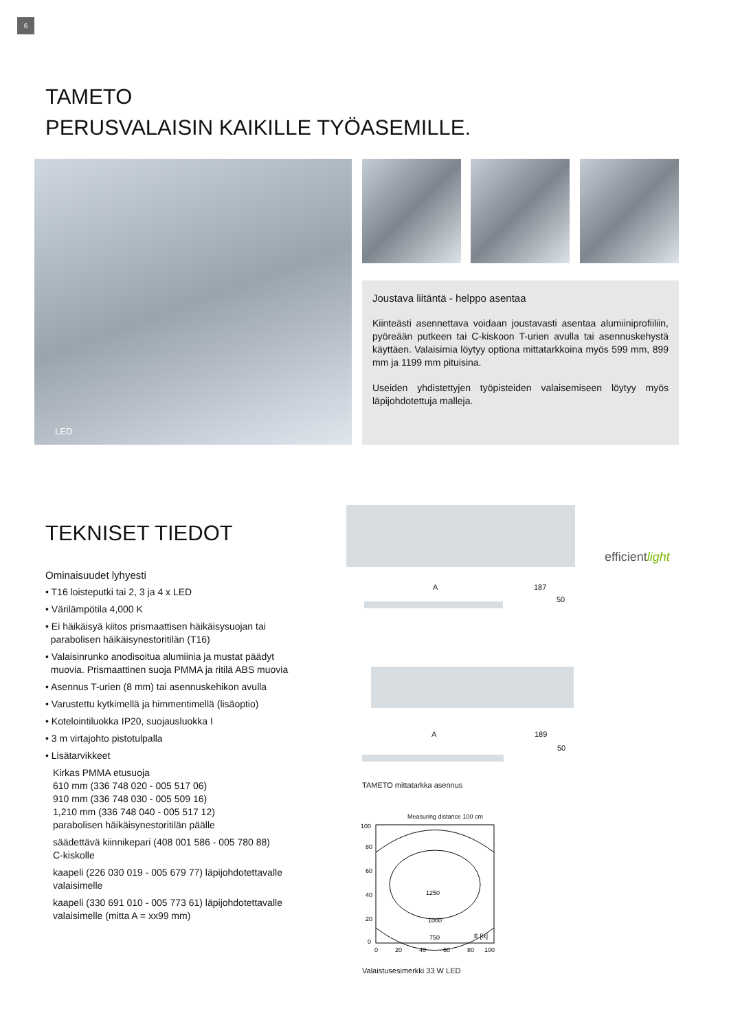6
TAMETO
PERUSVALAISIN KAIKILLE TYÖASEMILLE.
LED
Joustava liitäntä - helppo asentaa
Kiinteästi asennettava voidaan joustavasti asentaa alumiiniprofiiliin, pyöreään putkeen tai C-kiskoon T-urien avulla tai asennuskehystä käyttäen. Valaisimia löytyy optiona mittatarkkoina myös 599 mm, 899 mm ja 1199 mm pituisina.
Useiden yhdistettyjen työpisteiden valaisemiseen löytyy myös läpijohdotettuja malleja.
TEKNISET TIEDOT
Ominaisuudet lyhyesti
• T16 loisteputki tai 2, 3 ja 4 x LED
• Värilämpötila 4,000 K
• Ei häikäisyä kiitos prismaattisen häikäisysuojan tai
parabolisen häikäisynestoritilän (T16)
• Valaisinrunko anodisoitua alumiinia ja mustat päädyt
muovia. Prismaattinen suoja PMMA ja ritilä ABS muovia
• Asennus T-urien (8 mm) tai asennuskehikon avulla
• Varustettu kytkimellä ja himmentimellä (lisäoptio)
• Kotelointiluokka IP20, suojausluokka I
• 3 m virtajohto pistotulpalla
• Lisätarvikkeet
Kirkas PMMA etusuoja
610 mm (336 748 020 - 005 517 06)
910 mm (336 748 030 - 005 509 16)
1,210 mm (336 748 040 - 005 517 12)
parabolisen häikäisynestoritilän päälle
säädettävä kiinnikepari (408 001 586 - 005 780 88)
C-kiskolle
kaapeli (226 030 019 - 005 679 77) läpijohdotettavalle
valaisimelle
kaapeli (330 691 010 - 005 773 61) läpijohdotettavalle
valaisimelle (mitta A = xx99 mm)
efficientlight
A 187
50
A 189
50
TAMETO mittatarkka asennus
Measuring distance 100 cm
100
80
60
40
20
0
1250
1000
750
E [lx]
0
20
40
60
80
100
Valaistusesimerkki 33 W LED